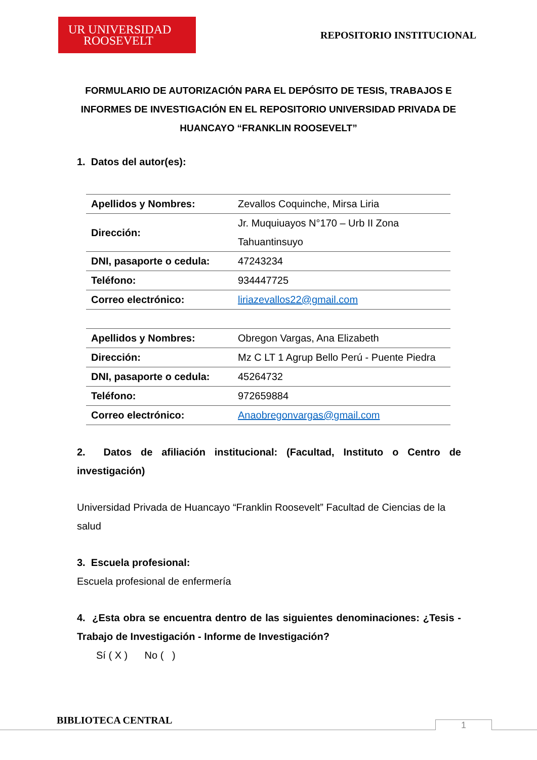UR UNIVERSIDAD
ROOSEVELT
REPOSITORIO INSTITUCIONAL
FORMULARIO DE AUTORIZACIÓN PARA EL DEPÓSITO DE TESIS, TRABAJOS E INFORMES DE INVESTIGACIÓN EN EL REPOSITORIO UNIVERSIDAD PRIVADA DE HUANCAYO “FRANKLIN ROOSEVELT”
1. Datos del autor(es):
| Apellidos y Nombres: | Zevallos Coquinche, Mirsa Liria |
| Dirección: | Jr. Muquiuayos N°170 – Urb II Zona Tahuantinsuyo |
| DNI, pasaporte o cedula: | 47243234 |
| Teléfono: | 934447725 |
| Correo electrónico: | liriazevallos22@gmail.com |
| Apellidos y Nombres: | Obregon Vargas, Ana Elizabeth |
| Dirección: | Mz C LT 1 Agrup Bello Perú - Puente Piedra |
| DNI, pasaporte o cedula: | 45264732 |
| Teléfono: | 972659884 |
| Correo electrónico: | Anaobregonvargas@gmail.com |
2. Datos de afiliación institucional: (Facultad, Instituto o Centro de investigación)
Universidad Privada de Huancayo “Franklin Roosevelt” Facultad de Ciencias de la salud
3. Escuela profesional:
Escuela profesional de enfermería
4. ¿Esta obra se encuentra dentro de las siguientes denominaciones: ¿Tesis - Trabajo de Investigación - Informe de Investigación?
Sí ( X ) No ( )
BIBLIOTECA CENTRAL 1